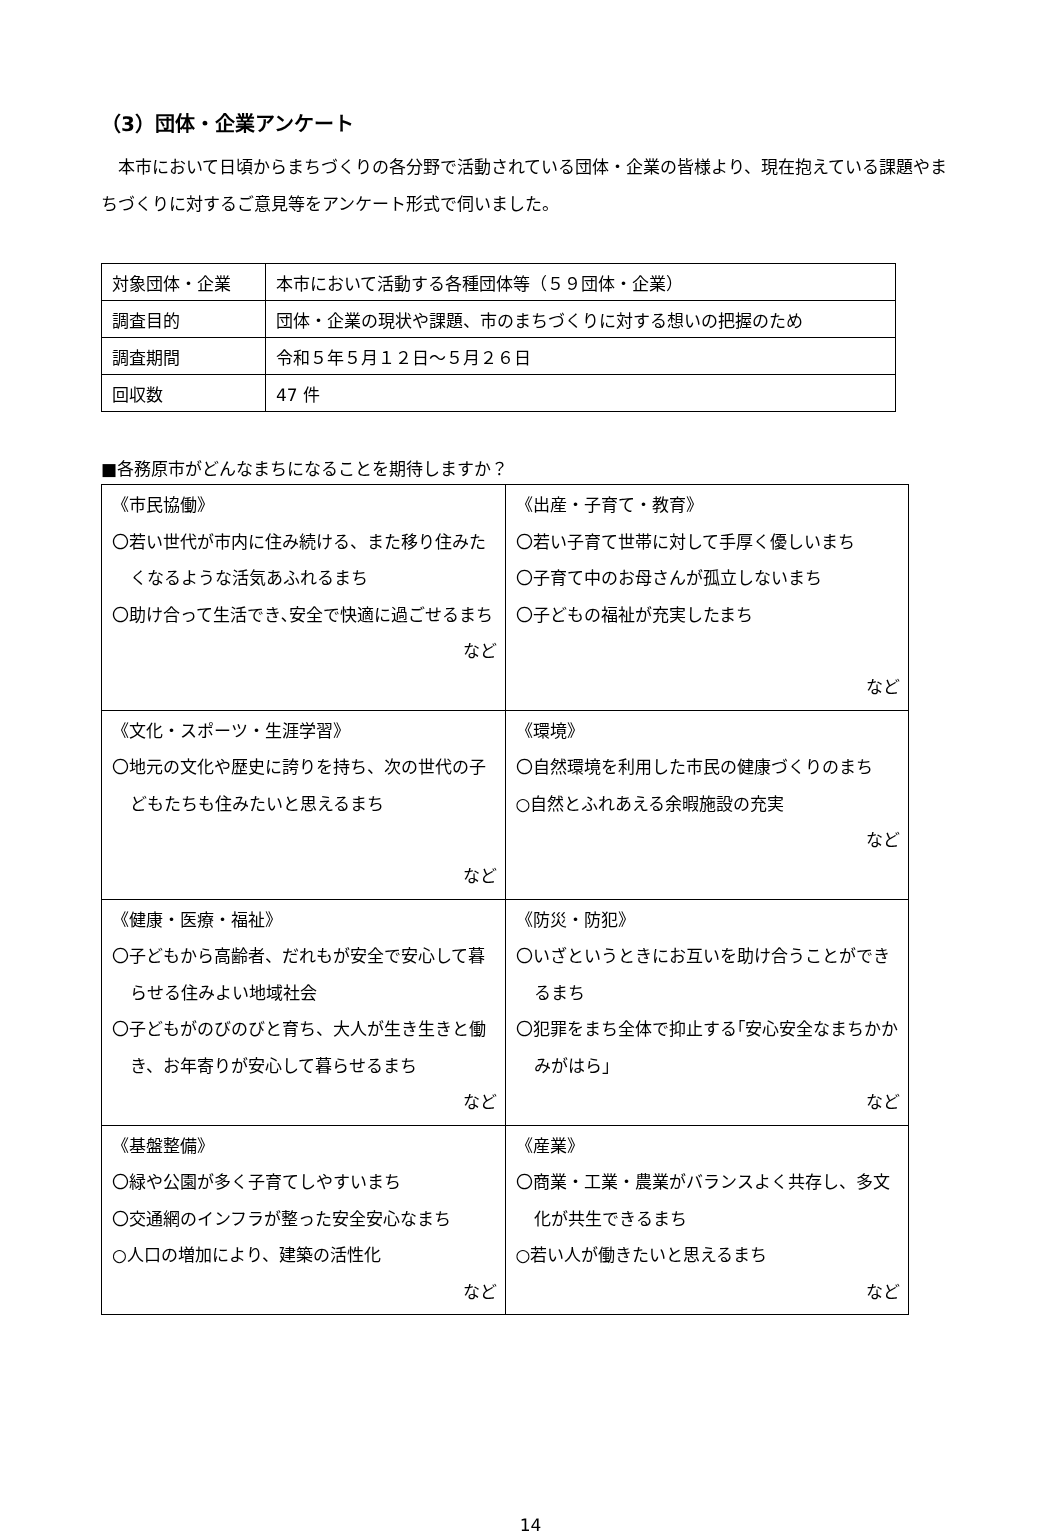（3）団体・企業アンケート
　本市において日頃からまちづくりの各分野で活動されている団体・企業の皆様より、現在抱えている課題やまちづくりに対するご意見等をアンケート形式で伺いました。
| 対象団体・企業 | 本市において活動する各種団体等（５９団体・企業） |
| 調査目的 | 団体・企業の現状や課題、市のまちづくりに対する想いの把握のため |
| 調査期間 | 令和５年５月１２日～５月２６日 |
| 回収数 | 47 件 |
■各務原市がどんなまちになることを期待しますか？
| 《市民協働》 〇若い世代が市内に住み続ける、また移り住みたくなるような活気あふれるまち 〇助け合って生活でき､安全で快適に過ごせるまち など | 《出産・子育て・教育》 〇若い子育て世帯に対して手厚く優しいまち 〇子育て中のお母さんが孤立しないまち 〇子どもの福祉が充実したまち など |
| 《文化・スポーツ・生涯学習》 〇地元の文化や歴史に誇りを持ち、次の世代の子どもたちも住みたいと思えるまち など | 《環境》 〇自然環境を利用した市民の健康づくりのまち ○自然とふれあえる余暇施設の充実 など |
| 《健康・医療・福祉》 〇子どもから高齢者、だれもが安全で安心して暮らせる住みよい地域社会 〇子どもがのびのびと育ち、大人が生き生きと働き、お年寄りが安心して暮らせるまち など | 《防災・防犯》 〇いざというときにお互いを助け合うことができるまち 〇犯罪をまち全体で抑止する｢安心安全なまちかかみがはら｣ など |
| 《基盤整備》 〇緑や公園が多く子育てしやすいまち 〇交通網のインフラが整った安全安心なまち ○人口の増加により、建築の活性化 など | 《産業》 〇商業・工業・農業がバランスよく共存し、多文化が共生できるまち ○若い人が働きたいと思えるまち など |
14